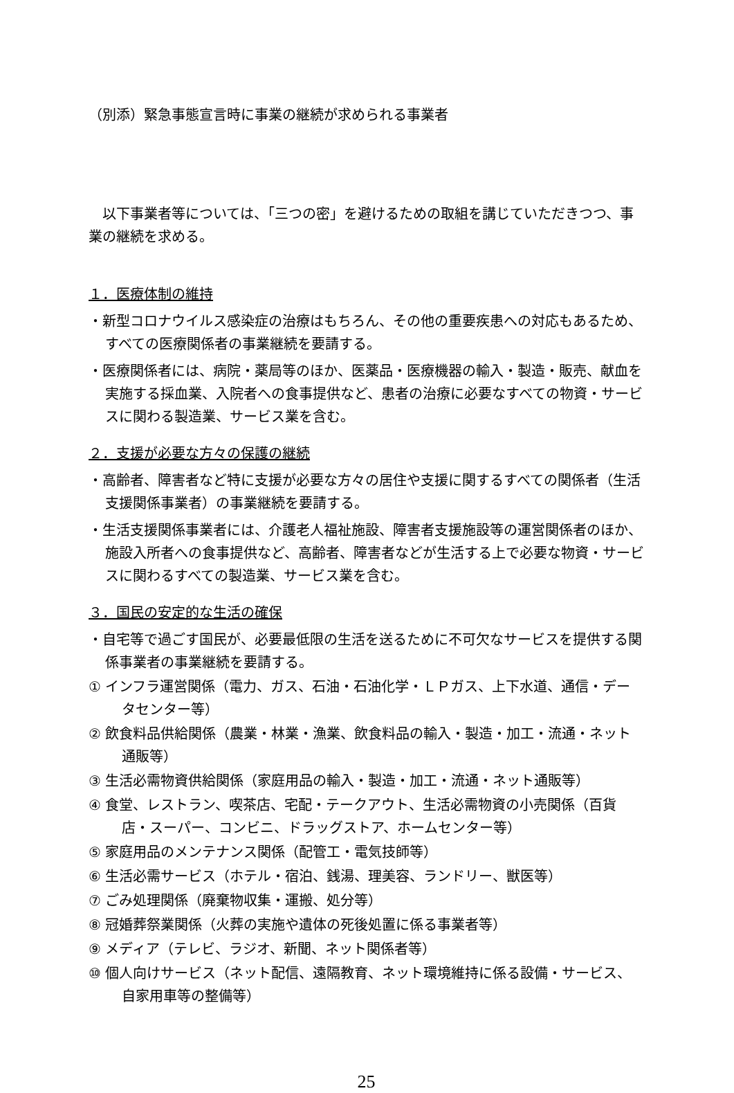（別添）緊急事態宣言時に事業の継続が求められる事業者
以下事業者等については、「三つの密」を避けるための取組を講じていただきつつ、事業の継続を求める。
１．医療体制の維持
・新型コロナウイルス感染症の治療はもちろん、その他の重要疾患への対応もあるため、すべての医療関係者の事業継続を要請する。
・医療関係者には、病院・薬局等のほか、医薬品・医療機器の輸入・製造・販売、献血を実施する採血業、入院者への食事提供など、患者の治療に必要なすべての物資・サービスに関わる製造業、サービス業を含む。
２．支援が必要な方々の保護の継続
・高齢者、障害者など特に支援が必要な方々の居住や支援に関するすべての関係者（生活支援関係事業者）の事業継続を要請する。
・生活支援関係事業者には、介護老人福祉施設、障害者支援施設等の運営関係者のほか、施設入所者への食事提供など、高齢者、障害者などが生活する上で必要な物資・サービスに関わるすべての製造業、サービス業を含む。
３．国民の安定的な生活の確保
・自宅等で過ごす国民が、必要最低限の生活を送るために不可欠なサービスを提供する関係事業者の事業継続を要請する。
① インフラ運営関係（電力、ガス、石油・石油化学・ＬＰガス、上下水道、通信・データセンター等）
② 飲食料品供給関係（農業・林業・漁業、飲食料品の輸入・製造・加工・流通・ネット通販等）
③ 生活必需物資供給関係（家庭用品の輸入・製造・加工・流通・ネット通販等）
④ 食堂、レストラン、喫茶店、宅配・テークアウト、生活必需物資の小売関係（百貨店・スーパー、コンビニ、ドラッグストア、ホームセンター等）
⑤ 家庭用品のメンテナンス関係（配管工・電気技師等）
⑥ 生活必需サービス（ホテル・宿泊、銭湯、理美容、ランドリー、獣医等）
⑦ ごみ処理関係（廃棄物収集・運搬、処分等）
⑧ 冠婚葬祭業関係（火葬の実施や遺体の死後処置に係る事業者等）
⑨ メディア（テレビ、ラジオ、新聞、ネット関係者等）
⑩ 個人向けサービス（ネット配信、遠隔教育、ネット環境維持に係る設備・サービス、自家用車等の整備等）
25